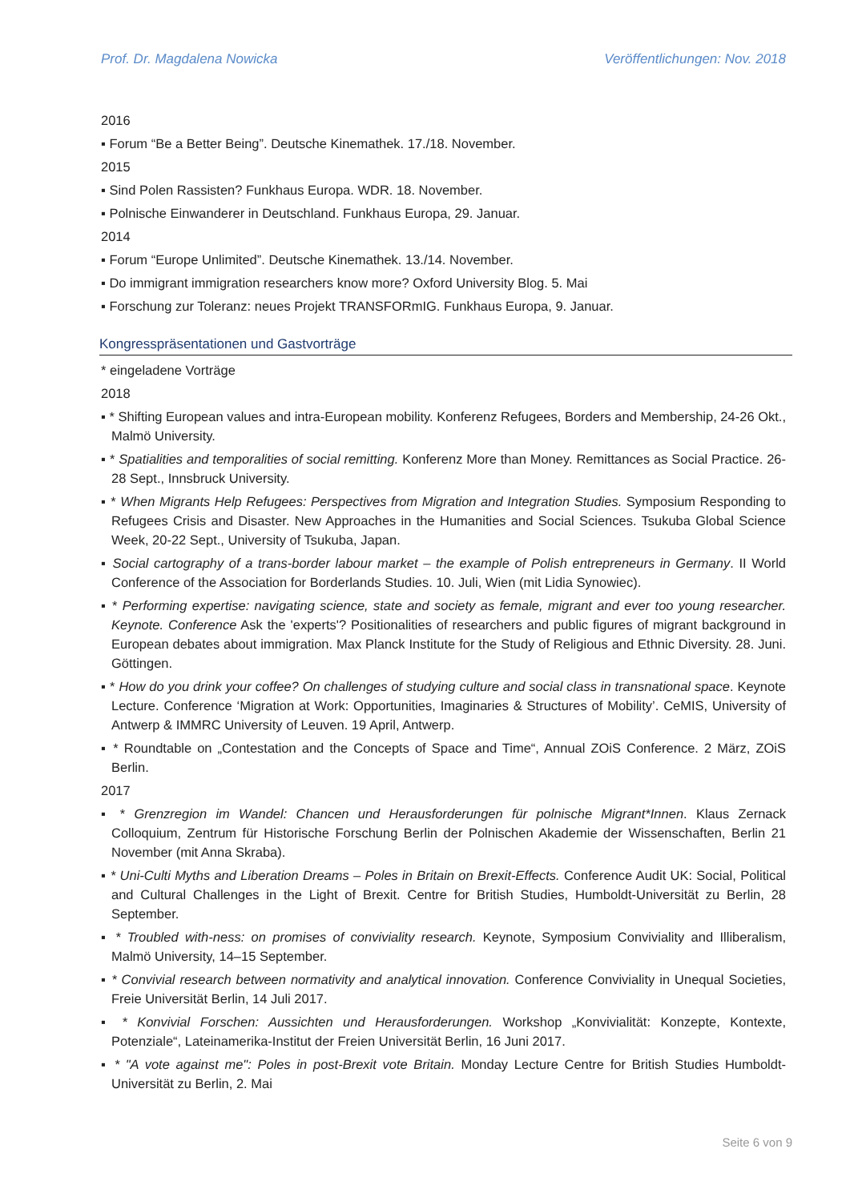Prof. Dr. Magdalena Nowicka Veröffentlichungen: Nov. 2018
2016
▪ Forum “Be a Better Being”. Deutsche Kinemathek. 17./18. November.
2015
▪ Sind Polen Rassisten? Funkhaus Europa. WDR. 18. November.
▪ Polnische Einwanderer in Deutschland. Funkhaus Europa, 29. Januar.
2014
▪ Forum “Europe Unlimited”. Deutsche Kinemathek. 13./14. November.
▪ Do immigrant immigration researchers know more? Oxford University Blog. 5. Mai
▪ Forschung zur Toleranz: neues Projekt TRANSFORmIG. Funkhaus Europa, 9. Januar.
Kongresspräsentationen und Gastvorträge
* eingeladene Vorträge
2018
▪ * Shifting European values and intra-European mobility. Konferenz Refugees, Borders and Membership, 24-26 Okt., Malmö University.
▪ * Spatialities and temporalities of social remitting. Konferenz More than Money. Remittances as Social Practice. 26-28 Sept., Innsbruck University.
▪ * When Migrants Help Refugees: Perspectives from Migration and Integration Studies. Symposium Responding to Refugees Crisis and Disaster. New Approaches in the Humanities and Social Sciences. Tsukuba Global Science Week, 20-22 Sept., University of Tsukuba, Japan.
▪ Social cartography of a trans-border labour market – the example of Polish entrepreneurs in Germany. II World Conference of the Association for Borderlands Studies. 10. Juli, Wien (mit Lidia Synowiec).
▪ * Performing expertise: navigating science, state and society as female, migrant and ever too young researcher. Keynote. Conference Ask the 'experts'? Positionalities of researchers and public figures of migrant background in European debates about immigration. Max Planck Institute for the Study of Religious and Ethnic Diversity. 28. Juni. Göttingen.
▪ * How do you drink your coffee? On challenges of studying culture and social class in transnational space. Keynote Lecture. Conference ‘Migration at Work: Opportunities, Imaginaries & Structures of Mobility’. CeMIS, University of Antwerp & IMMRC University of Leuven. 19 April, Antwerp.
▪ * Roundtable on „Contestation and the Concepts of Space and Time“, Annual ZOiS Conference. 2 März, ZOiS Berlin.
2017
▪ * Grenzregion im Wandel: Chancen und Herausforderungen für polnische Migrant*Innen. Klaus Zernack Colloquium, Zentrum für Historische Forschung Berlin der Polnischen Akademie der Wissenschaften, Berlin 21 November (mit Anna Skraba).
▪ * Uni-Culti Myths and Liberation Dreams – Poles in Britain on Brexit-Effects. Conference Audit UK: Social, Political and Cultural Challenges in the Light of Brexit. Centre for British Studies, Humboldt-Universität zu Berlin, 28 September.
▪ * Troubled with-ness: on promises of conviviality research. Keynote, Symposium Conviviality and Illiberalism, Malmö University, 14–15 September.
▪ * Convivial research between normativity and analytical innovation. Conference Conviviality in Unequal Societies, Freie Universität Berlin, 14 Juli 2017.
▪ * Konvivial Forschen: Aussichten und Herausforderungen. Workshop „Konvivialität: Konzepte, Kontexte, Potenziale“, Lateinamerika-Institut der Freien Universität Berlin, 16 Juni 2017.
▪ * "A vote against me": Poles in post-Brexit vote Britain. Monday Lecture Centre for British Studies Humboldt-Universität zu Berlin, 2. Mai
Seite 6 von 9